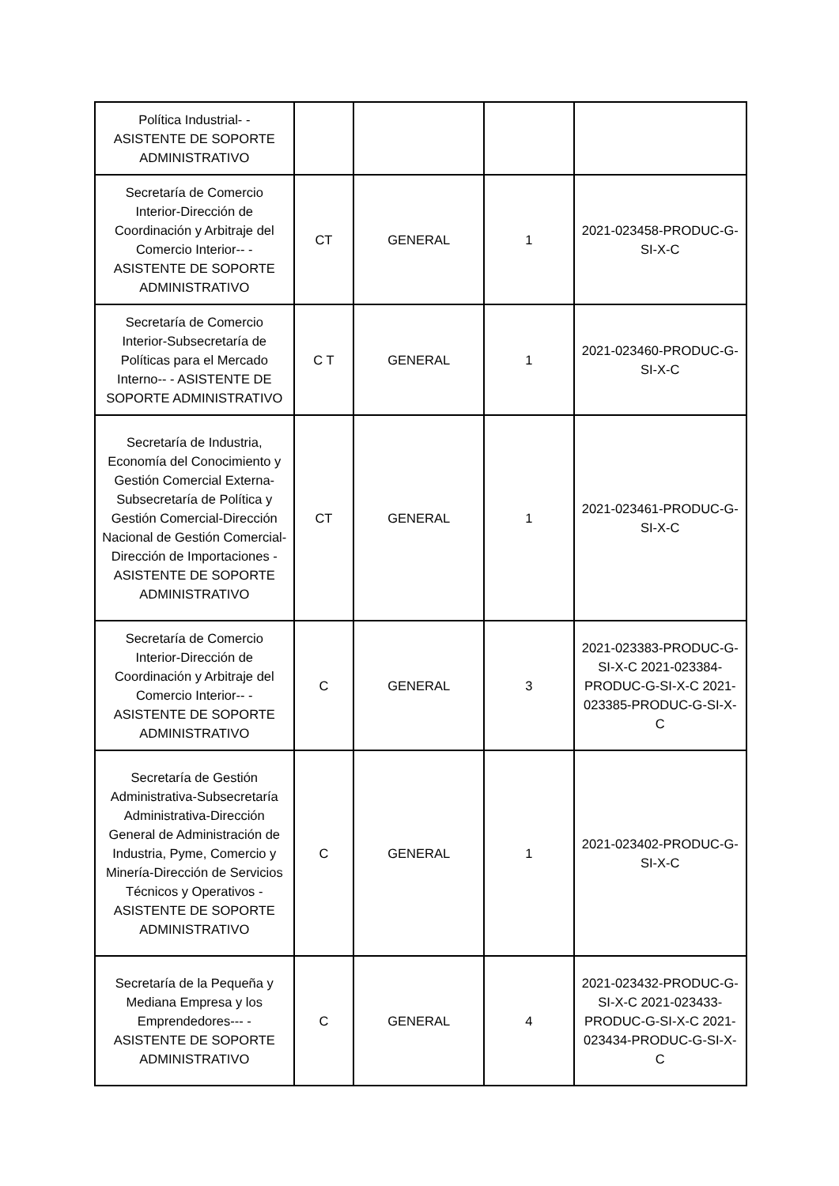| Política Industrial- - ASISTENTE DE SOPORTE ADMINISTRATIVO | | | | |
| Secretaría de Comercio Interior-Dirección de Coordinación y Arbitraje del Comercio Interior-- - ASISTENTE DE SOPORTE ADMINISTRATIVO | CT | GENERAL | 1 | 2021-023458-PRODUC-G-SI-X-C |
| Secretaría de Comercio Interior-Subsecretaría de Políticas para el Mercado Interno-- - ASISTENTE DE SOPORTE ADMINISTRATIVO | C T | GENERAL | 1 | 2021-023460-PRODUC-G-SI-X-C |
| Secretaría de Industria, Economía del Conocimiento y Gestión Comercial Externa-Subsecretaría de Política y Gestión Comercial-Dirección Nacional de Gestión Comercial-Dirección de Importaciones - ASISTENTE DE SOPORTE ADMINISTRATIVO | CT | GENERAL | 1 | 2021-023461-PRODUC-G-SI-X-C |
| Secretaría de Comercio Interior-Dirección de Coordinación y Arbitraje del Comercio Interior-- - ASISTENTE DE SOPORTE ADMINISTRATIVO | C | GENERAL | 3 | 2021-023383-PRODUC-G-SI-X-C 2021-023384-PRODUC-G-SI-X-C 2021-023385-PRODUC-G-SI-X-C |
| Secretaría de Gestión Administrativa-Subsecretaría Administrativa-Dirección General de Administración de Industria, Pyme, Comercio y Minería-Dirección de Servicios Técnicos y Operativos - ASISTENTE DE SOPORTE ADMINISTRATIVO | C | GENERAL | 1 | 2021-023402-PRODUC-G-SI-X-C |
| Secretaría de la Pequeña y Mediana Empresa y los Emprendedores--- - ASISTENTE DE SOPORTE ADMINISTRATIVO | C | GENERAL | 4 | 2021-023432-PRODUC-G-SI-X-C 2021-023433-PRODUC-G-SI-X-C 2021-023434-PRODUC-G-SI-X-C |